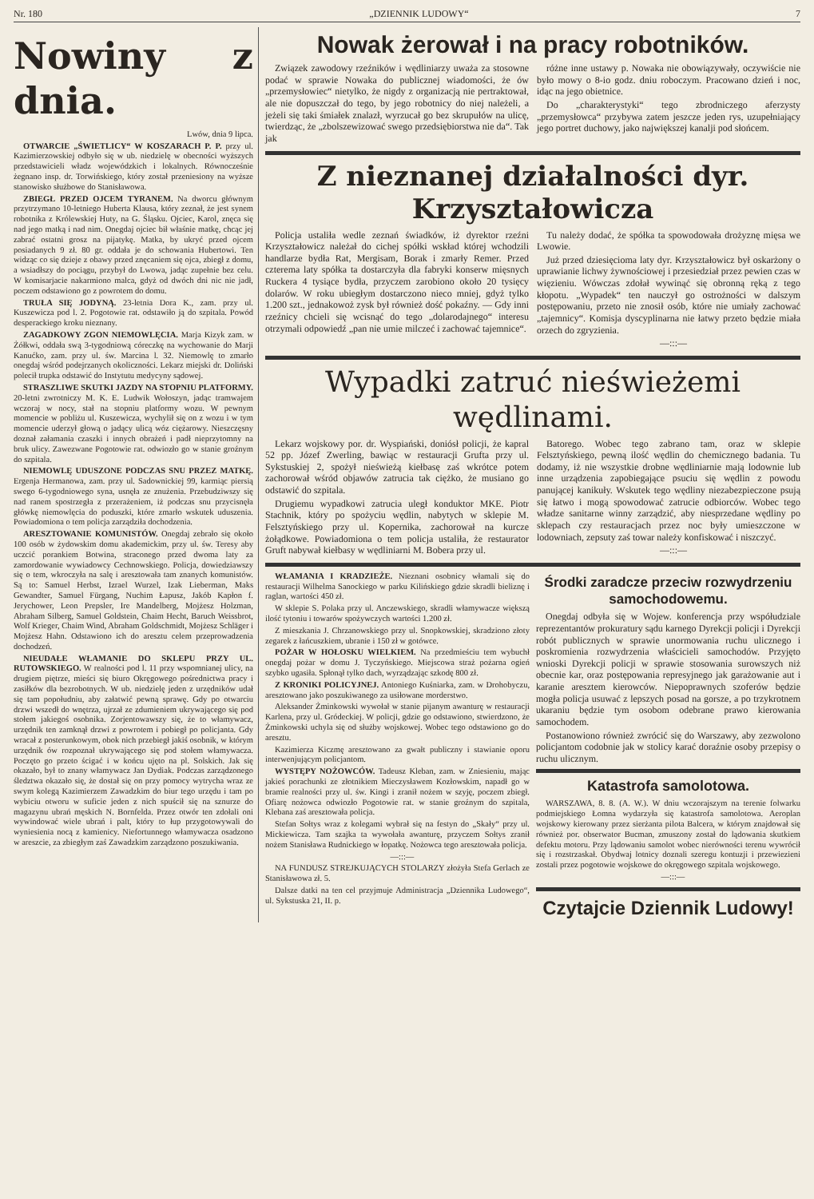Nr. 180 „DZIENNIK LUDOWY“7
Nowiny z dnia.
Lwów, dnia 9 lipca.
OTWARCIE „ŚWIETLICY“ W KOSZARACH P. P. przy ul. Kazimierzowskiej odbyło się w ub. niedzielę w obecności wyższych przedstawicieli władz wojewódzkich i lokalnych. Równocześnie żegnano insp. dr. Torwińskiego, który został przeniesiony na wyższe stanowisko służbowe do Stanisławowa.
ZBIEGŁ PRZED OJCEM TYRANEM. Na dworcu głównym przytrzymano 10-letniego Huberta Klausa, który zeznał, że jest synem robotnika z Królewskiej Huty, na G. Śląsku. Ojciec, Karol, znęca się nad jego matką i nad nim. Onegdaj ojciec bił właśnie matkę, chcąc jej zabrać ostatni grosz na pijatykę. Matka, by ukryć przed ojcem posiadanych 9 zł. 80 gr. oddała je do schowania Hubertowi. Ten widząc co się dzieje z obawy przed znęcaniem się ojca, zbiegł z domu, a wsiadłszy do pociągu, przybył do Lwowa, jadąc zupełnie bez celu. W komisarjacie nakarmiono malca, gdyż od dwóch dni nic nie jadł, poczem odstawiono go z powrotem do domu.
TRUŁA SIĘ JODYNĄ. 23-letnia Dora K., zam. przy ul. Kuszewicza pod l. 2. Pogotowie rat. odstawiło ją do szpitala. Powód desperackiego kroku nieznany.
ZAGADKOWY ZGON NIEMOWLĘCIA. Marja Kizyk zam. w Żółkwi, oddała swą 3-tygodniową córeczkę na wychowanie do Marji Kanućko, zam. przy ul. św. Marcina l. 32. Niemowlę to zmarło onegdaj wśród podejrzanych okoliczności. Lekarz miejski dr. Doliński polecił trupka odstawić do Instytutu medycyny sądowej.
STRASZLIWE SKUTKI JAZDY NA STOPNIU PLATFORMY. 20-letni zwrotniczy M. K. E. Ludwik Wołoszyn, jadąc tramwajem wczoraj w nocy, stał na stopniu platformy wozu. W pewnym momencie w pobliżu ul. Kuszewicza, wychylił się on z wozu i w tym momencie uderzył głową o jadący ulicą wóz ciężarowy. Nieszczęsny doznał załamania czaszki i innych obrażeń i padł nieprzytomny na bruk ulicy. Zawezwane Pogotowie rat. odwiozło go w stanie groźnym do szpitala.
NIEMOWLĘ UDUSZONE PODCZAS SNU PRZEZ MATKĘ. Ergenja Hermanowa, zam. przy ul. Sadownickiej 99, karmiąc piersią swego 6-tygodniowego syna, usnęła ze znużenia. Przebudziwszy się nad ranem spostrzegła z przerażeniem, iż podczas snu przycisnęła główkę niemowlęcia do poduszki, które zmarło wskutek uduszenia. Powiadomiona o tem policja zarządziła dochodzenia.
ARESZTOWANIE KOMUNISTÓW. Onegdaj zebrało się około 100 osób w żydowskim domu akademickim, przy ul. św. Teresy aby uczcić porankiem Botwina, straconego przed dwoma laty za zamordowanie wywiadowcy Cechnowskiego. Policja, dowiedziawszy się o tem, wkroczyła na salę i aresztowała tam znanych komunistów. Są to: Samuel Herbst, Izrael Wurzel, Izak Lieberman, Maks Gewandter, Samuel Fürgang, Nuchim Łapusz, Jakób Kapłon f. Jerychower, Leon Prepsler, Ire Mandelberg, Mojżesz Holzman, Abraham Silberg, Samuel Goldstein, Chaim Hecht, Baruch Weissbrot, Wolf Krieger, Chaim Wind, Abraham Goldschmidt, Mojżesz Schläger i Mojżesz Hahn. Odstawiono ich do aresztu celem przeprowadzenia dochodzeń.
NIEUDAŁE WŁAMANIE DO SKLEPU PRZY UL. RUTOWSKIEGO. W realności pod l. 11 przy wspomnianej ulicy, na drugiem piętrze, mieści się biuro Okręgowego pośrednictwa pracy i zasiłków dla bezrobotnych. W ub. niedzielę jeden z urzędników udał się tam popołudniu, aby załatwić pewną sprawę. Gdy po otwarciu drzwi wszedł do wnętrza, ujrzał ze zdumieniem ukrywającego się pod stołem jakiegoś osobnika. Zorjentowawszy się, że to włamywacz, urzędnik ten zamknął drzwi z powrotem i pobiegł po policjanta. Gdy wracał z posterunkowym, obok nich przebiegł jakiś osobnik, w którym urzędnik ów rozpoznał ukrywającego się pod stołem włamywacza. Poczęto go przeto ścigać i w końcu ujęto na pl. Solskich. Jak się okazało, był to znany włamywacz Jan Dydiak. Podczas zarządzonego śledztwa okazało się, że dostał się on przy pomocy wytrycha wraz ze swym kolegą Kazimierzem Zawadzkim do biur tego urzędu i tam po wybiciu otworu w suficie jeden z nich spuścił się na sznurze do magazynu ubrań męskich N. Bornfelda. Przez otwór ten zdołali oni wywindować wiele ubrań i palt, który to łup przygotowywali do wyniesienia nocą z kamienicy. Niefortunnego włamywacza osadzono w areszcie, za zbiegłym zaś Zawadzkim zarządzono poszukiwania.
Nowak żerował i na pracy robotników.
Związek zawodowy rzeźników i wędliniarzy uważa za stosowne podać w sprawie Nowaka do publicznej wiadomości, że ów „przemysłowiec“ nietylko, że nigdy z organizacją nie pertraktował, ale nie dopuszczał do tego, by jego robotnicy do niej należeli, a jeżeli się taki śmiałek znalazł, wyrzucał go bez skrupułów na ulicę, twierdząc, że „zbolszewizować swego przedsiębiorstwa nie da“. Tak jak
różne inne ustawy p. Nowaka nie obowiązywały, oczywiście nie było mowy o 8-io godz. dniu roboczym. Pracowano dzień i noc, idąc na jego obietnice.
Do „charakterystyki“ tego zbrodniczego aferzysty „przemysłowca“ przybywa zatem jeszcze jeden rys, uzupełniający jego portret duchowy, jako największej kanalji pod słońcem.
Z nieznanej działalności dyr. Krzyształowicza
Policja ustaliła wedle zeznań świadków, iż dyrektor rzeźni Krzyształowicz należał do cichej spółki wskład której wchodzili handlarze bydła Rat, Mergisam, Borak i zmarły Remer. Przed czterema laty spółka ta dostarczyła dla fabryki konserw mięsnych Ruckera 4 tysiące bydła, przyczem zarobiono około 20 tysięcy dolarów. W roku ubiegłym dostarczono nieco mniej, gdyż tylko 1.200 szt., jednakowoż zysk był również dość pokaźny. — Gdy inni rzeźnicy chcieli się wcisnąć do tego „dolarodajnego“ interesu otrzymali odpowiedź „pan nie umie milczeć i zachować tajemnice“.
Tu należy dodać, że spółka ta spowodowała drożyznę mięsa we Lwowie.
Już przed dziesięcioma laty dyr. Krzyształowicz był oskarżony o uprawianie lichwy żywnościowej i przesiedział przez pewien czas w więzieniu. Wówczas zdołał wywinąć się obronną ręką z tego kłopotu. „Wypadek“ ten nauczył go ostrożności w dalszym postępowaniu, przeto nie znosił osób, które nie umiały zachować „tajemnicy“. Komisja dyscyplinarna nie łatwy przeto będzie miała orzech do zgryzienia.
—:::—
Wypadki zatruć nieświeżemi wędlinami.
Lekarz wojskowy por. dr. Wyspiański, doniósł policji, że kapral 52 pp. Józef Zwerling, bawiąc w restauracji Grufta przy ul. Sykstuskiej 2, spożył nieświeżą kiełbasę zaś wkrótce potem zachorował wśród objawów zatrucia tak ciężko, że musiano go odstawić do szpitala.
Drugiemu wypadkowi zatrucia uległ konduktor MKE. Piotr Stachnik, który po spożyciu wędlin, nabytych w sklepie M. Felsztyńskiego przy ul. Kopernika, zachorował na kurcze żołądkowe. Powiadomiona o tem policja ustaliła, że restaurator Gruft nabywał kiełbasy w wędliniarni M. Bobera przy ul.
Batorego. Wobec tego zabrano tam, oraz w sklepie Felsztyńskiego, pewną ilość wędlin do chemicznego badania. Tu dodamy, iż nie wszystkie drobne wędliniarnie mają lodownie lub inne urządzenia zapobiegające psuciu się wędlin z powodu panującej kanikuły. Wskutek tego wędliny niezabezpieczone psują się łatwo i mogą spowodować zatrucie odbiorców. Wobec tego władze sanitarne winny zarządzić, aby niesprzedane wędliny po sklepach czy restauracjach przez noc były umieszczone w lodowniach, zepsuty zaś towar należy konfiskować i niszczyć.
—:::—
WŁAMANIA I KRADZIEŻE. Nieznani osobnicy włamali się do restauracji Wilhelma Sanockiego w parku Kilińskiego gdzie skradli bieliznę i raglan, wartości 450 zł.
W sklepie S. Polaka przy ul. Anczewskiego, skradli włamywacze większą ilość tytoniu i towarów spożywczych wartości 1.200 zł.
Z mieszkania J. Chrzanowskiego przy ul. Snopkowskiej, skradziono złoty zegarek z łańcuszkiem, ubranie i 150 zł w gotówce.
POŻAR W HOŁOSKU WIELKIEM. Na przedmieściu tem wybuchł onegdaj pożar w domu J. Tyczyńskiego. Miejscowa straż pożarna ogień szybko ugasiła. Spłonął tylko dach, wyrządzając szkodę 800 zł.
Z KRONIKI POLICYJNEJ. Antoniego Kuśniarka, zam. w Drohobyczu, aresztowano jako poszukiwanego za usiłowane morderstwo.
Aleksander Żminkowski wywołał w stanie pijanym awanturę w restauracji Karlena, przy ul. Gródeckiej. W policji, gdzie go odstawiono, stwierdzono, że Żminkowski uchyla się od służby wojskowej. Wobec tego odstawiono go do aresztu.
Kazimierza Kiczmę aresztowano za gwałt publiczny i stawianie oporu interwenjującym policjantom.
WYSTĘPY NOŻOWCÓW. Tadeusz Kleban, zam. w Zniesieniu, mając jakieś porachunki ze złotnikiem Mieczysławem Kozłowskim, napadł go w bramie realności przy ul. św. Kingi i zranił nożem w szyję, poczem zbiegł. Ofiarę nożowca odwiozło Pogotowie rat. w stanie groźnym do szpitala, Klebana zaś aresztowała policja.
Stefan Sołtys wraz z kolegami wybrał się na festyn do „Skały“ przy ul. Mickiewicza. Tam szajka ta wywołała awanturę, przyczem Sołtys zranił nożem Stanisława Rudnickiego w łopatkę. Nożowca tego aresztowała policja.
—:::—
NA FUNDUSZ STREJKUJĄCYCH STOLARZY złożyła Stefa Gerlach ze Stanisławowa zł. 5.
Dalsze datki na ten cel przyjmuje Administracja „Dziennika Ludowego“, ul. Sykstuska 21, II. p.
Środki zaradcze przeciw rozwydrzeniu samochodowemu.
Onegdaj odbyła się w Wojew. konferencja przy współudziale reprezentantów prokuratury sądu karnego Dyrekcji policji i Dyrekcji robót publicznych w sprawie unormowania ruchu ulicznego i poskromienia rozwydrzenia właścicieli samochodów. Przyjęto wnioski Dyrekcji policji w sprawie stosowania surowszych niż obecnie kar, oraz postępowania represyjnego jak garażowanie aut i karanie aresztem kierowców. Niepoprawnych szoferów będzie mogła policja usuwać z lepszych posad na gorsze, a po trzykrotnem ukaraniu będzie tym osobom odebrane prawo kierowania samochodem.
Postanowiono również zwrócić się do Warszawy, aby zezwolono policjantom codobnie jak w stolicy karać doraźnie osoby przepisy o ruchu ulicznym.
Katastrofa samolotowa.
WARSZAWA, 8. 8. (A. W.). W dniu wczorajszym na terenie folwarku podmiejskiego Łomna wydarzyła się katastrofa samolotowa. Aeroplan wojskowy kierowany przez sierżanta pilota Balcera, w którym znajdował się również por. obserwator Bucman, zmuszony został do lądowania skutkiem defektu motoru. Przy lądowaniu samolot wobec nierówności terenu wywrócił się i rozstrzaskał. Obydwaj lotnicy doznali szeregu kontuzji i przewiezieni zostali przez pogotowie wojskowe do okręgowego szpitala wojskowego.
—:::—
Czytajcie Dziennik Ludowy!